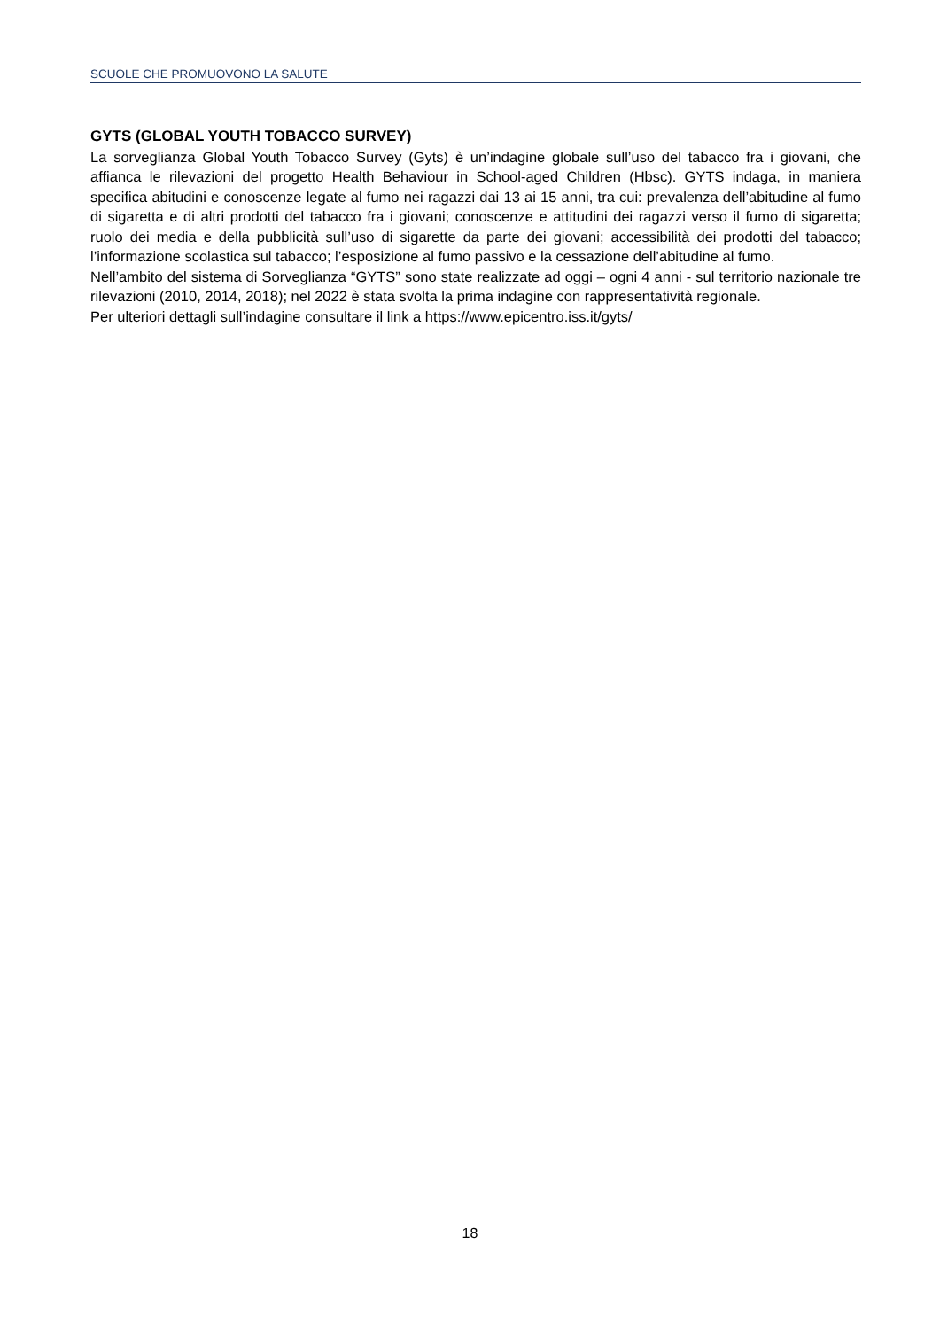SCUOLE CHE PROMUOVONO LA SALUTE
GYTS (GLOBAL YOUTH TOBACCO SURVEY)
La sorveglianza Global Youth Tobacco Survey (Gyts) è un’indagine globale sull’uso del tabacco fra i giovani, che affianca le rilevazioni del progetto Health Behaviour in School-aged Children (Hbsc). GYTS indaga, in maniera specifica abitudini e conoscenze legate al fumo nei ragazzi dai 13 ai 15 anni, tra cui: prevalenza dell’abitudine al fumo di sigaretta e di altri prodotti del tabacco fra i giovani; conoscenze e attitudini dei ragazzi verso il fumo di sigaretta; ruolo dei media e della pubblicità sull’uso di sigarette da parte dei giovani; accessibilità dei prodotti del tabacco; l’informazione scolastica sul tabacco; l’esposizione al fumo passivo e la cessazione dell’abitudine al fumo.
Nell’ambito del sistema di Sorveglianza “GYTS” sono state realizzate ad oggi – ogni 4 anni - sul territorio nazionale tre rilevazioni (2010, 2014, 2018); nel 2022 è stata svolta la prima indagine con rappresentatività regionale.
Per ulteriori dettagli sull’indagine consultare il link a https://www.epicentro.iss.it/gyts/
18